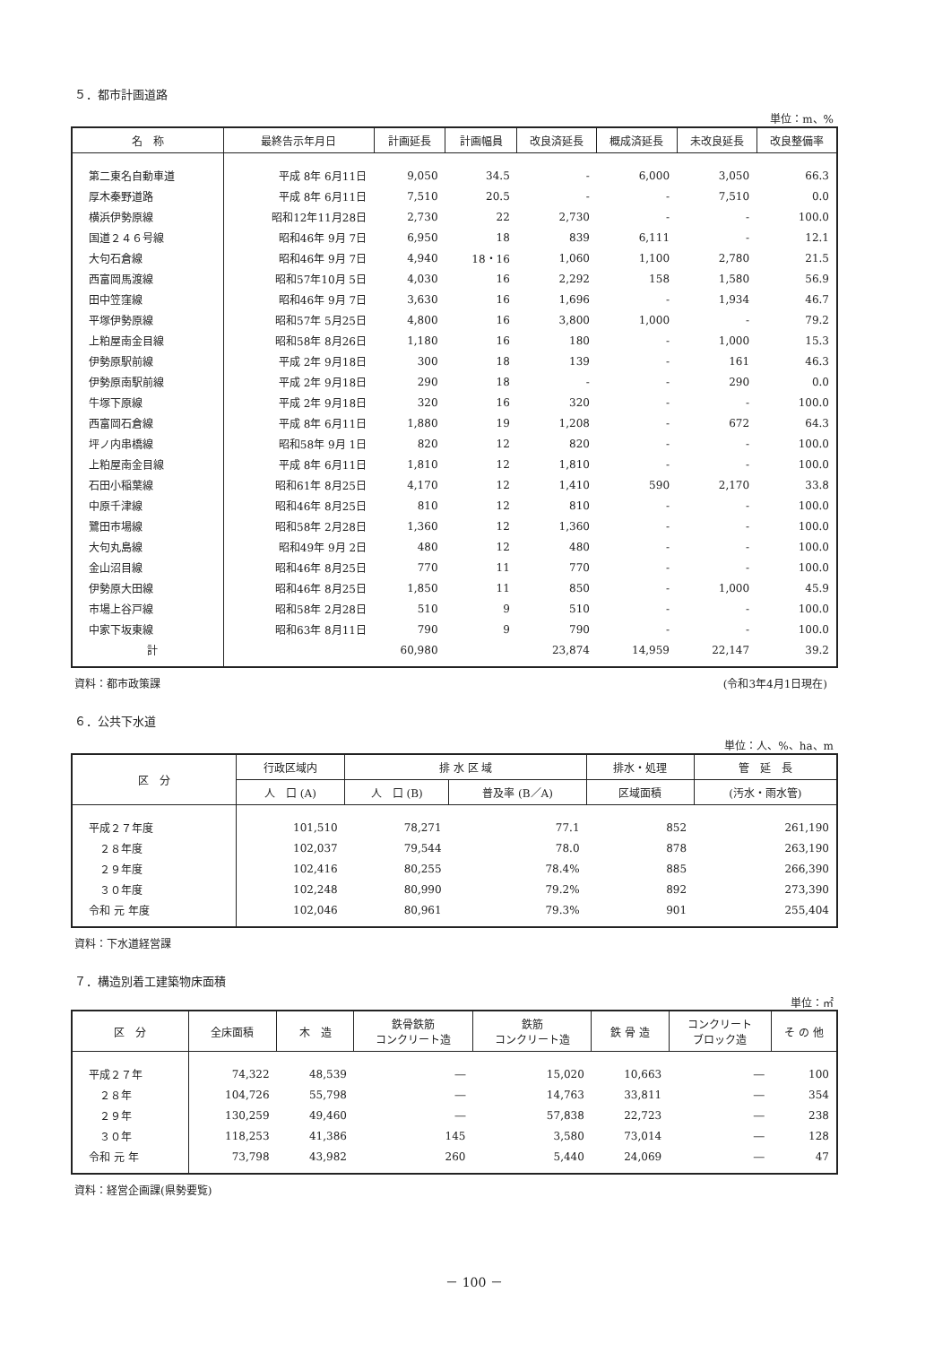５．都市計画道路
単位：m、%
| 名 称 | 最終告示年月日 | 計画延長 | 計画幅員 | 改良済延長 | 概成済延長 | 未改良延長 | 改良整備率 |
| --- | --- | --- | --- | --- | --- | --- | --- |
| 第二東名自動車道 | 平成 8年 6月11日 | 9,050 | 34.5 | - | 6,000 | 3,050 | 66.3 |
| 厚木秦野道路 | 平成 8年 6月11日 | 7,510 | 20.5 | - | - | 7,510 | 0.0 |
| 横浜伊勢原線 | 昭和12年11月28日 | 2,730 | 22 | 2,730 | - | - | 100.0 |
| 国道２４６号線 | 昭和46年 9月 7日 | 6,950 | 18 | 839 | 6,111 | - | 12.1 |
| 大句石倉線 | 昭和46年 9月 7日 | 4,940 | 18・16 | 1,060 | 1,100 | 2,780 | 21.5 |
| 西富岡馬渡線 | 昭和57年10月 5日 | 4,030 | 16 | 2,292 | 158 | 1,580 | 56.9 |
| 田中笠窪線 | 昭和46年 9月 7日 | 3,630 | 16 | 1,696 | - | 1,934 | 46.7 |
| 平塚伊勢原線 | 昭和57年 5月25日 | 4,800 | 16 | 3,800 | 1,000 | - | 79.2 |
| 上粕屋南金目線 | 昭和58年 8月26日 | 1,180 | 16 | 180 | - | 1,000 | 15.3 |
| 伊勢原駅前線 | 平成 2年 9月18日 | 300 | 18 | 139 | - | 161 | 46.3 |
| 伊勢原南駅前線 | 平成 2年 9月18日 | 290 | 18 | - | - | 290 | 0.0 |
| 牛塚下原線 | 平成 2年 9月18日 | 320 | 16 | 320 | - | - | 100.0 |
| 西富岡石倉線 | 平成 8年 6月11日 | 1,880 | 19 | 1,208 | - | 672 | 64.3 |
| 坪ノ内串橋線 | 昭和58年 9月 1日 | 820 | 12 | 820 | - | - | 100.0 |
| 上粕屋南金目線 | 平成 8年 6月11日 | 1,810 | 12 | 1,810 | - | - | 100.0 |
| 石田小稲葉線 | 昭和61年 8月25日 | 4,170 | 12 | 1,410 | 590 | 2,170 | 33.8 |
| 中原千津線 | 昭和46年 8月25日 | 810 | 12 | 810 | - | - | 100.0 |
| 鷺田市場線 | 昭和58年 2月28日 | 1,360 | 12 | 1,360 | - | - | 100.0 |
| 大句丸島線 | 昭和49年 9月 2日 | 480 | 12 | 480 | - | - | 100.0 |
| 金山沼目線 | 昭和46年 8月25日 | 770 | 11 | 770 | - | - | 100.0 |
| 伊勢原大田線 | 昭和46年 8月25日 | 1,850 | 11 | 850 | - | 1,000 | 45.9 |
| 市場上谷戸線 | 昭和58年 2月28日 | 510 | 9 | 510 | - | - | 100.0 |
| 中家下坂東線 | 昭和63年 8月11日 | 790 | 9 | 790 | - | - | 100.0 |
| 計 | | 60,980 | | 23,874 | 14,959 | 22,147 | 39.2 |
資料：都市政策課 (令和3年4月1日現在)
６．公共下水道
単位：人、%、ha、m
| 区 分 | 行政区域内 | 排 水 区 域 | | 排水・処理 | 管 延 長 |
| --- | --- | --- | --- | --- | --- |
| | 人 口 (A) | 人 口 (B) | 普及率 (B／A) | 区域面積 | (汚水・雨水管) |
| 平成２７年度 | 101,510 | 78,271 | 77.1 | 852 | 261,190 |
| ２８年度 | 102,037 | 79,544 | 78.0 | 878 | 263,190 |
| ２９年度 | 102,416 | 80,255 | 78.4% | 885 | 266,390 |
| ３０年度 | 102,248 | 80,990 | 79.2% | 892 | 273,390 |
| 令和 元 年度 | 102,046 | 80,961 | 79.3% | 901 | 255,404 |
資料：下水道経営課
７．構造別着工建築物床面積
単位：㎡
| 区 分 | 全床面積 | 木 造 | 鉄骨鉄筋 コンクリート造 | 鉄筋 コンクリート造 | 鉄 骨 造 | コンクリート ブロック造 | そ の 他 |
| --- | --- | --- | --- | --- | --- | --- | --- |
| 平成２７年 | 74,322 | 48,539 | ― | 15,020 | 10,663 | ― | 100 |
| ２８年 | 104,726 | 55,798 | ― | 14,763 | 33,811 | ― | 354 |
| ２９年 | 130,259 | 49,460 | ― | 57,838 | 22,723 | ― | 238 |
| ３０年 | 118,253 | 41,386 | 145 | 3,580 | 73,014 | ― | 128 |
| 令和 元 年 | 73,798 | 43,982 | 260 | 5,440 | 24,069 | ― | 47 |
資料：経営企画課(県勢要覧)
－ 100 －